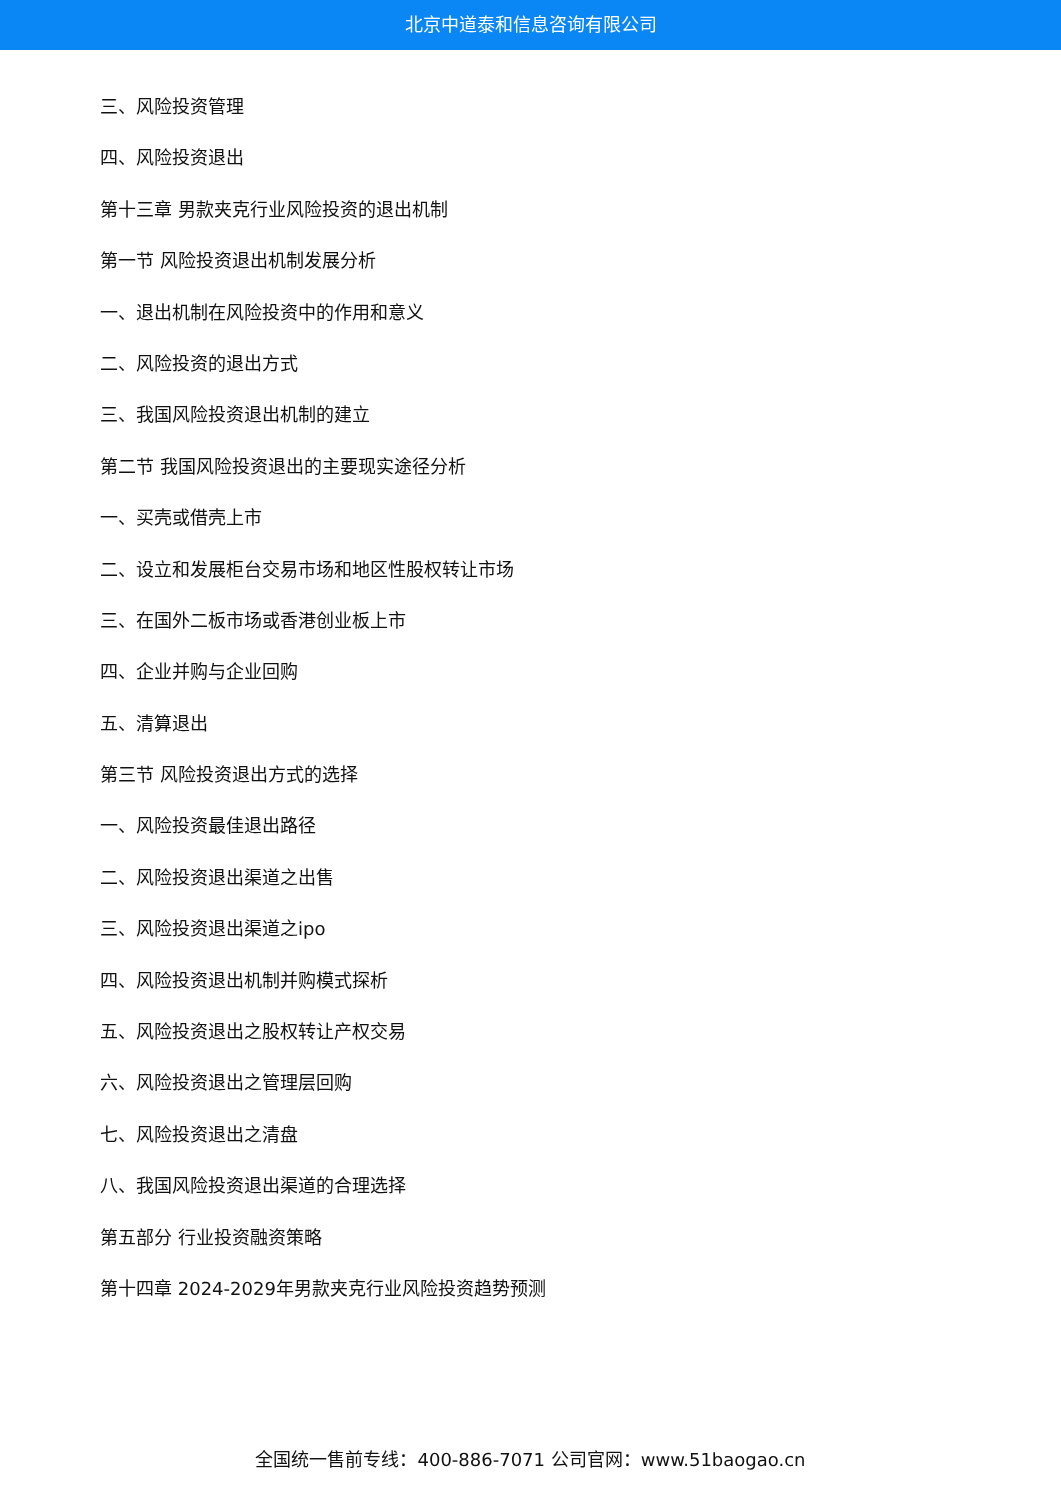北京中道泰和信息咨询有限公司
三、风险投资管理
四、风险投资退出
第十三章 男款夹克行业风险投资的退出机制
第一节 风险投资退出机制发展分析
一、退出机制在风险投资中的作用和意义
二、风险投资的退出方式
三、我国风险投资退出机制的建立
第二节 我国风险投资退出的主要现实途径分析
一、买壳或借壳上市
二、设立和发展柜台交易市场和地区性股权转让市场
三、在国外二板市场或香港创业板上市
四、企业并购与企业回购
五、清算退出
第三节 风险投资退出方式的选择
一、风险投资最佳退出路径
二、风险投资退出渠道之出售
三、风险投资退出渠道之ipo
四、风险投资退出机制并购模式探析
五、风险投资退出之股权转让产权交易
六、风险投资退出之管理层回购
七、风险投资退出之清盘
八、我国风险投资退出渠道的合理选择
第五部分 行业投资融资策略
第十四章 2024-2029年男款夹克行业风险投资趋势预测
全国统一售前专线：400-886-7071 公司官网：www.51baogao.cn